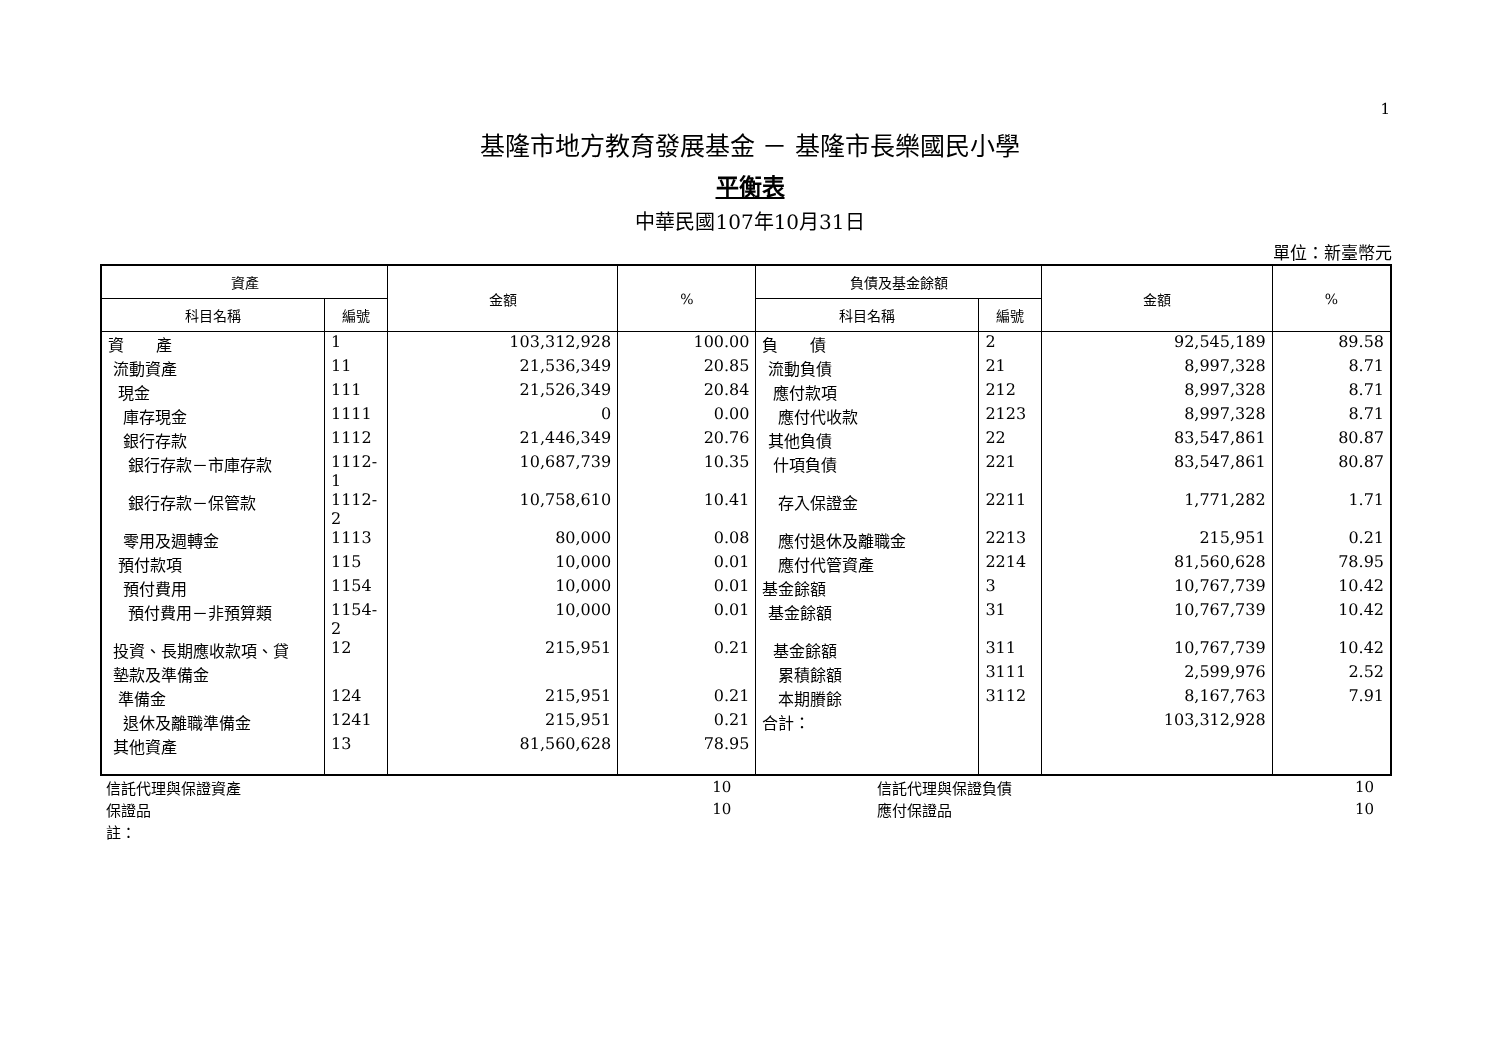1
基隆市地方教育發展基金 － 基隆市長樂國民小學
平衡表
中華民國107年10月31日
單位：新臺幣元
| 資產 | | 金額 | % | 負債及基金餘額 | | 金額 | % |
| --- | --- | --- | --- | --- | --- | --- | --- |
| 科目名稱 | 編號 | | | 科目名稱 | 編號 | | |
| 資 產 | 1 | 103,312,928 | 100.00 | 負 債 | 2 | 92,545,189 | 89.58 |
| 流動資產 | 11 | 21,536,349 | 20.85 | 流動負債 | 21 | 8,997,328 | 8.71 |
| 現金 | 111 | 21,526,349 | 20.84 | 應付款項 | 212 | 8,997,328 | 8.71 |
| 庫存現金 | 1111 | 0 | 0.00 | 應付代收款 | 2123 | 8,997,328 | 8.71 |
| 銀行存款 | 1112 | 21,446,349 | 20.76 | 其他負債 | 22 | 83,547,861 | 80.87 |
| 銀行存款－市庫存款 | 1112-1 | 10,687,739 | 10.35 | 什項負債 | 221 | 83,547,861 | 80.87 |
| 銀行存款－保管款 | 1112-2 | 10,758,610 | 10.41 | 存入保證金 | 2211 | 1,771,282 | 1.71 |
| 零用及週轉金 | 1113 | 80,000 | 0.08 | 應付退休及離職金 | 2213 | 215,951 | 0.21 |
| 預付款項 | 115 | 10,000 | 0.01 | 應付代管資產 | 2214 | 81,560,628 | 78.95 |
| 預付費用 | 1154 | 10,000 | 0.01 | 基金餘額 | 3 | 10,767,739 | 10.42 |
| 預付費用－非預算類 | 1154-2 | 10,000 | 0.01 | 基金餘額 | 31 | 10,767,739 | 10.42 |
| 投資、長期應收款項、貸 | 12 | 215,951 | 0.21 | 基金餘額 | 311 | 10,767,739 | 10.42 |
| 墊款及準備金 | | | | 累積餘額 | 3111 | 2,599,976 | 2.52 |
| 準備金 | 124 | 215,951 | 0.21 | 本期賸餘 | 3112 | 8,167,763 | 7.91 |
| 退休及離職準備金 | 1241 | 215,951 | 0.21 | 合計： | | 103,312,928 | |
| 其他資產 | 13 | 81,560,628 | 78.95 | | | | |
| 信託代理與保證資產 | 10 | 信託代理與保證負債 | 10 | |
| 保證品 | 10 | 應付保證品 | 10 | |
| 註： | | | | |